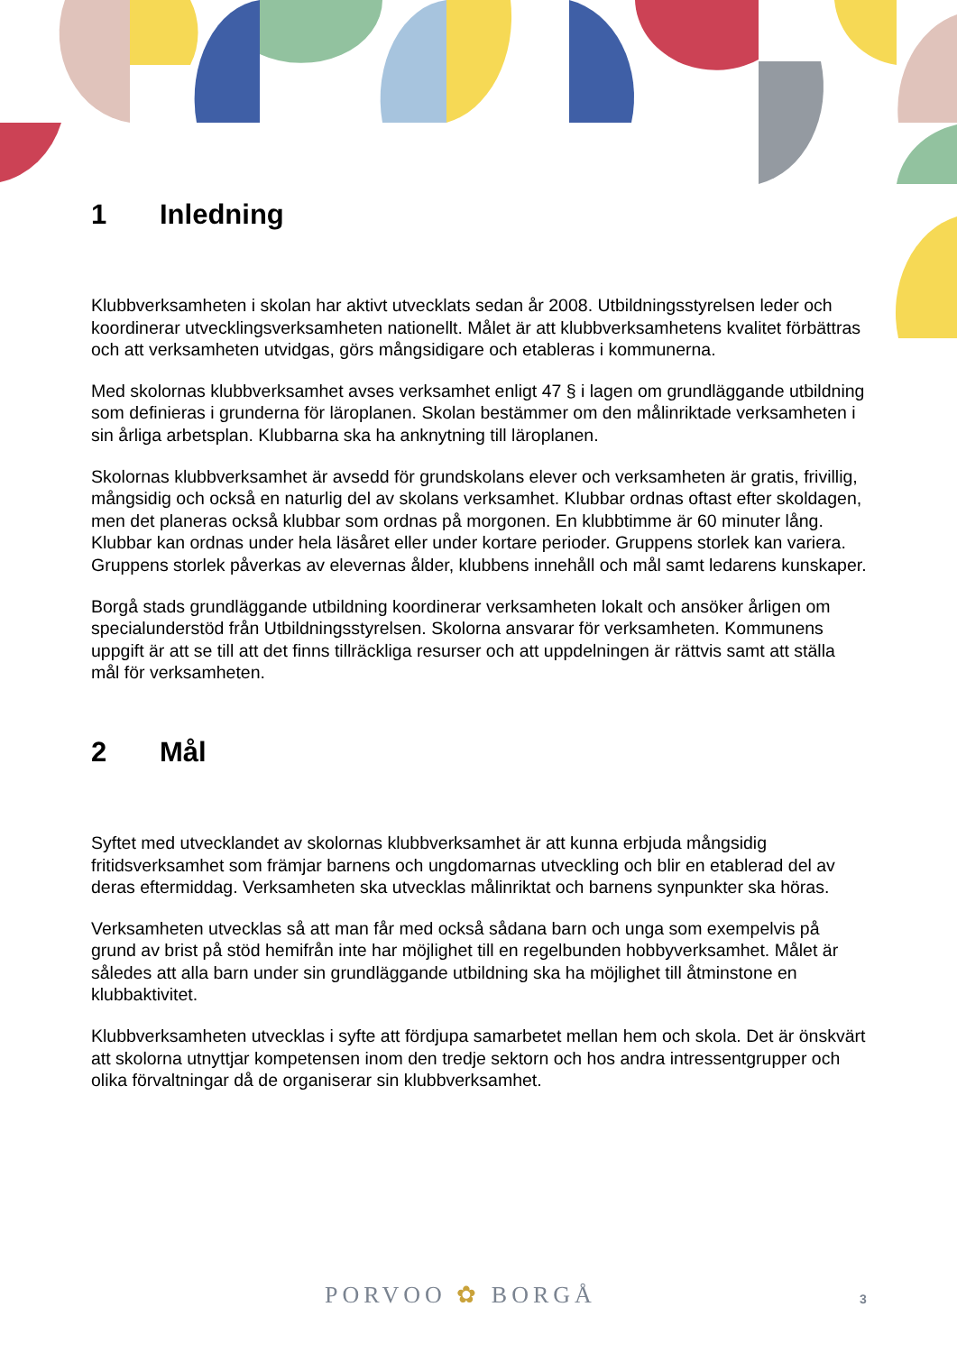1 Inledning
Klubbverksamheten i skolan har aktivt utvecklats sedan år 2008. Utbildningsstyrelsen leder och koordinerar utvecklingsverksamheten nationellt. Målet är att klubbverksamhetens kvalitet förbättras och att verksamheten utvidgas, görs mångsidigare och etableras i kommunerna.
Med skolornas klubbverksamhet avses verksamhet enligt 47 § i lagen om grundläggande utbildning som definieras i grunderna för läroplanen. Skolan bestämmer om den målinriktade verksamheten i sin årliga arbetsplan. Klubbarna ska ha anknytning till läroplanen.
Skolornas klubbverksamhet är avsedd för grundskolans elever och verksamheten är gratis, frivillig, mångsidig och också en naturlig del av skolans verksamhet. Klubbar ordnas oftast efter skoldagen, men det planeras också klubbar som ordnas på morgonen. En klubbtimme är 60 minuter lång. Klubbar kan ordnas under hela läsåret eller under kortare perioder. Gruppens storlek kan variera. Gruppens storlek påverkas av elevernas ålder, klubbens innehåll och mål samt ledarens kunskaper.
Borgå stads grundläggande utbildning koordinerar verksamheten lokalt och ansöker årligen om specialunderstöd från Utbildningsstyrelsen. Skolorna ansvarar för verksamheten. Kommunens uppgift är att se till att det finns tillräckliga resurser och att uppdelningen är rättvis samt att ställa mål för verksamheten.
2 Mål
Syftet med utvecklandet av skolornas klubbverksamhet är att kunna erbjuda mångsidig fritidsverksamhet som främjar barnens och ungdomarnas utveckling och blir en etablerad del av deras eftermiddag. Verksamheten ska utvecklas målinriktat och barnens synpunkter ska höras.
Verksamheten utvecklas så att man får med också sådana barn och unga som exempelvis på grund av brist på stöd hemifrån inte har möjlighet till en regelbunden hobbyverksamhet. Målet är således att alla barn under sin grundläggande utbildning ska ha möjlighet till åtminstone en klubbaktivitet.
Klubbverksamheten utvecklas i syfte att fördjupa samarbetet mellan hem och skola. Det är önskvärt att skolorna utnyttjar kompetensen inom den tredje sektorn och hos andra intressentgrupper och olika förvaltningar då de organiserar sin klubbverksamhet.
PORVOO ✿ BORGÅ 3